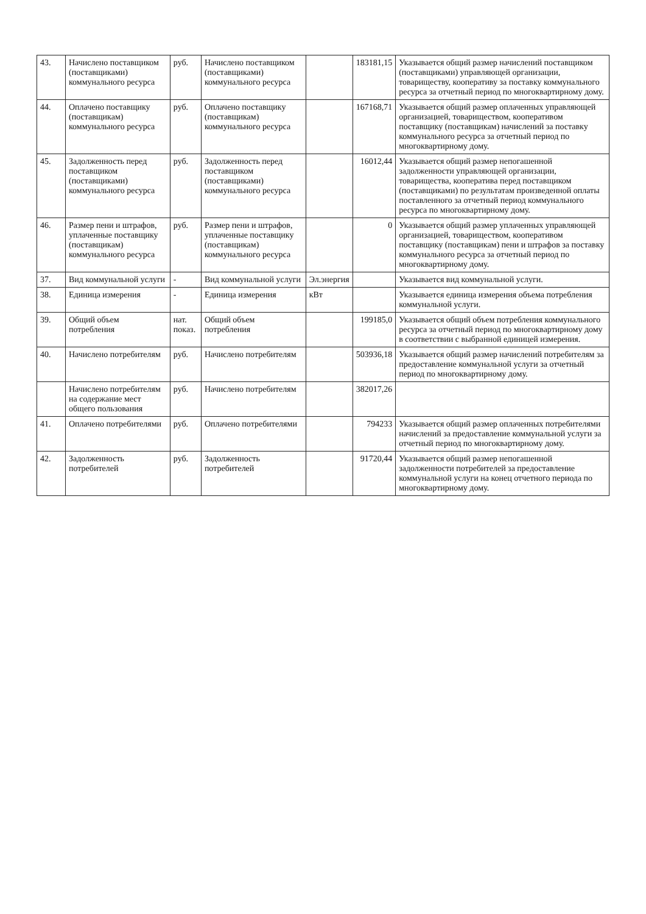| 43. | Начислено поставщиком (поставщиками) коммунального ресурса | руб. | Начислено поставщиком (поставщиками) коммунального ресурса | | 183181,15 | Указывается общий размер начислений поставщиком (поставщиками) управляющей организации, товариществу, кооперативу за поставку коммунального ресурса за отчетный период по многоквартирному дому. |
| 44. | Оплачено поставщику (поставщикам) коммунального ресурса | руб. | Оплачено поставщику (поставщикам) коммунального ресурса | | 167168,71 | Указывается общий размер оплаченных управляющей организацией, товариществом, кооперативом поставщику (поставщикам) начислений за поставку коммунального ресурса за отчетный период по многоквартирному дому. |
| 45. | Задолженность перед поставщиком (поставщиками) коммунального ресурса | руб. | Задолженность перед поставщиком (поставщиками) коммунального ресурса | | 16012,44 | Указывается общий размер непогашенной задолженности управляющей организации, товарищества, кооператива перед поставщиком (поставщиками) по результатам произведенной оплаты поставленного за отчетный период коммунального ресурса по многоквартирному дому. |
| 46. | Размер пени и штрафов, уплаченные поставщику (поставщикам) коммунального ресурса | руб. | Размер пени и штрафов, уплаченные поставщику (поставщикам) коммунального ресурса | | 0 | Указывается общий размер уплаченных управляющей организацией, товариществом, кооперативом поставщику (поставщикам) пени и штрафов за поставку коммунального ресурса за отчетный период по многоквартирному дому. |
| 37. | Вид коммунальной услуги | - | Вид коммунальной услуги | Эл.энергия | | Указывается вид коммунальной услуги. |
| 38. | Единица измерения | - | Единица измерения | кВт | | Указывается единица измерения объема потребления коммунальной услуги. |
| 39. | Общий объем потребления | нат. показ. | Общий объем потребления | | 199185,0 | Указывается общий объем потребления коммунального ресурса за отчетный период по многоквартирному дому в соответствии с выбранной единицей измерения. |
| 40. | Начислено потребителям | руб. | Начислено потребителям | | 503936,18 | Указывается общий размер начислений потребителям за предоставление коммунальной услуги за отчетный период по многоквартирному дому. |
| | Начислено потребителям на содержание мест общего пользования | руб. | Начислено потребителям | | 382017,26 | |
| 41. | Оплачено потребителями | руб. | Оплачено потребителями | | 794233 | Указывается общий размер оплаченных потребителями начислений за предоставление коммунальной услуги за отчетный период по многоквартирному дому. |
| 42. | Задолженность потребителей | руб. | Задолженность потребителей | | 91720,44 | Указывается общий размер непогашенной задолженности потребителей за предоставление коммунальной услуги на конец отчетного периода по многоквартирному дому. |